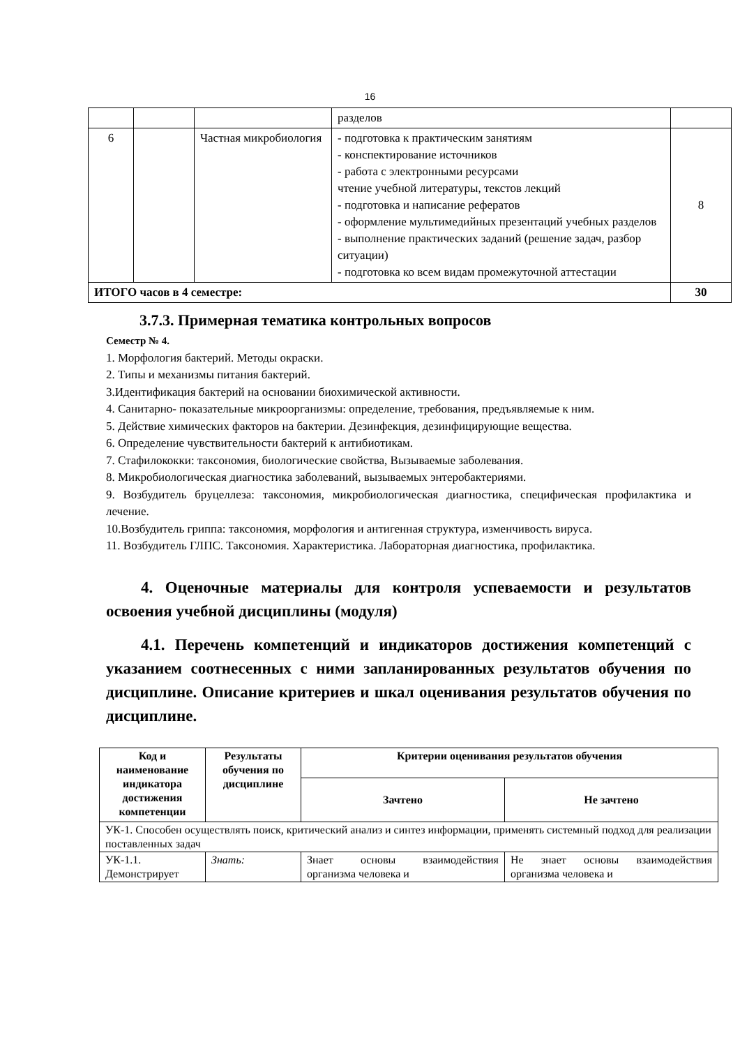16
| | | | разделов | |
| 6 | | Частная микробиология | - подготовка к практическим занятиям - конспектирование источников - работа с электронными ресурсами чтение учебной литературы, текстов лекций - подготовка и написание рефератов - оформление мультимедийных презентаций учебных разделов - выполнение практических заданий (решение задач, разбор ситуации) - подготовка ко всем видам промежуточной аттестации | 8 |
| ИТОГО часов в 4 семестре: | | | | 30 |
3.7.3. Примерная тематика контрольных вопросов
Семестр № 4.
1. Морфология бактерий. Методы окраски.
2. Типы и механизмы питания бактерий.
3.Идентификация бактерий на основании биохимической активности.
4. Санитарно- показательные микроорганизмы: определение, требования, предъявляемые к ним.
5. Действие химических факторов на бактерии. Дезинфекция, дезинфицирующие вещества.
6. Определение чувствительности бактерий к антибиотикам.
7. Стафилококки: таксономия, биологические свойства, Вызываемые заболевания.
8. Микробиологическая диагностика заболеваний, вызываемых энтеробактериями.
9. Возбудитель бруцеллеза: таксономия, микробиологическая диагностика, специфическая профилактика и лечение.
10.Возбудитель гриппа: таксономия, морфология и антигенная структура, изменчивость вируса.
11. Возбудитель ГЛПС. Таксономия. Характеристика. Лабораторная диагностика, профилактика.
4. Оценочные материалы для контроля успеваемости и результатов освоения учебной дисциплины (модуля)
4.1. Перечень компетенций и индикаторов достижения компетенций с указанием соотнесенных с ними запланированных результатов обучения по дисциплине. Описание критериев и шкал оценивания результатов обучения по дисциплине.
| Код и наименование индикатора достижения компетенции | Результаты обучения по дисциплине | Критерии оценивания результатов обучения | |
| --- | --- | --- | --- |
| | | Зачтено | Не зачтено |
| УК-1. Способен осуществлять поиск, критический анализ и синтез информации, применять системный подход для реализации поставленных задач | | | |
| УК-1.1. Демонстрирует | Знать: | Знает основы взаимодействия организма человека и | Не знает основы взаимодействия организма человека и |